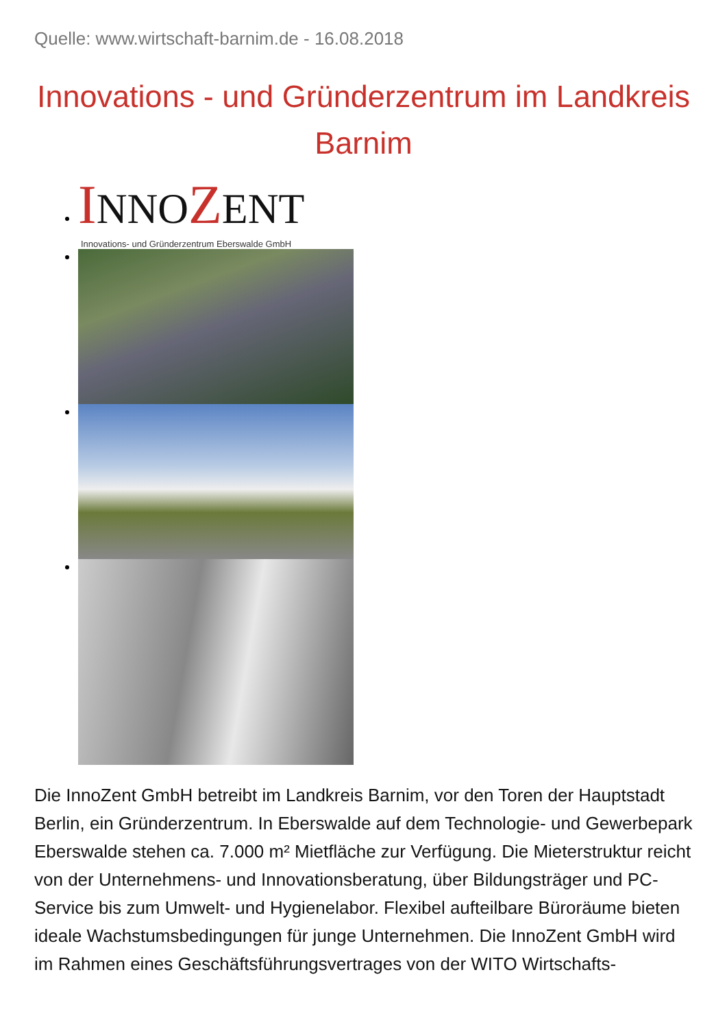Quelle: www.wirtschaft-barnim.de - 16.08.2018
Innovations - und Gründerzentrum im Landkreis Barnim
INNOZENT
Innovations- und Gründerzentrum Eberswalde GmbH
Die InnoZent GmbH betreibt im Landkreis Barnim, vor den Toren der Hauptstadt Berlin, ein Gründerzentrum. In Eberswalde auf dem Technologie- und Gewerbepark Eberswalde stehen ca. 7.000 m² Mietfläche zur Verfügung. Die Mieterstruktur reicht von der Unternehmens- und Innovationsberatung, über Bildungsträger und PC-Service bis zum Umwelt- und Hygienelabor. Flexibel aufteilbare Büroräume bieten ideale Wachstumsbedingungen für junge Unternehmen. Die InnoZent GmbH wird im Rahmen eines Geschäftsführungsvertrages von der WITO Wirtschafts-